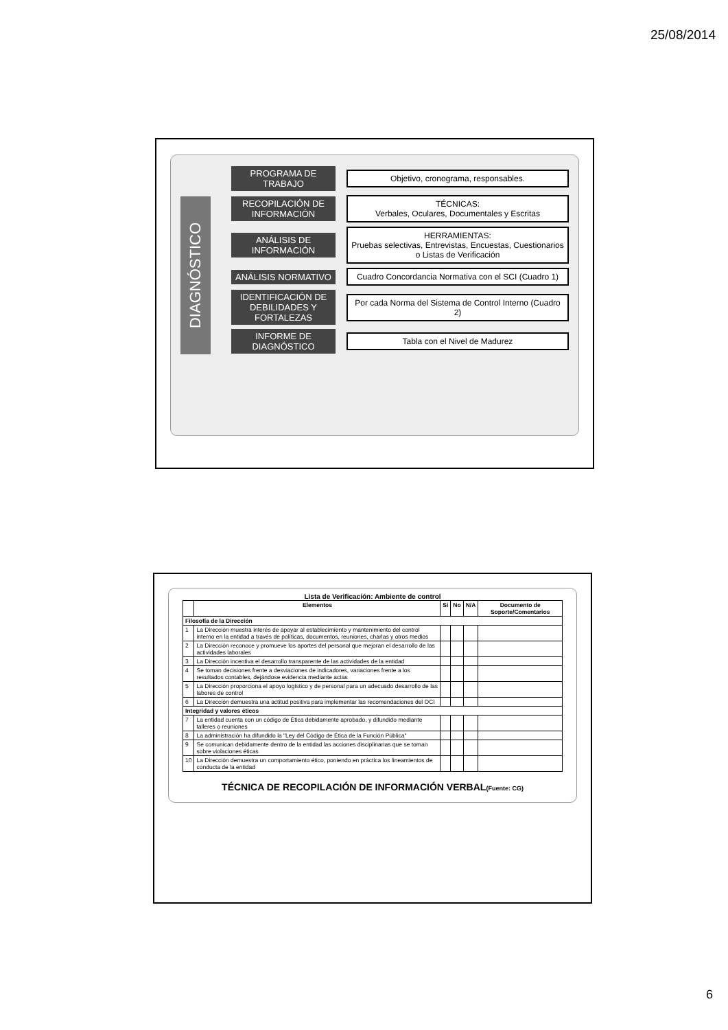25/08/2014
DIAGNÓSTICO
PROGRAMA DE TRABAJO
Objetivo, cronograma, responsables.
RECOPILACIÓN DE INFORMACIÓN
TÉCNICAS:
Verbales, Oculares, Documentales y Escritas
ANÁLISIS DE INFORMACIÓN
HERRAMIENTAS:
Pruebas selectivas, Entrevistas, Encuestas, Cuestionarios o Listas de Verificación
ANÁLISIS NORMATIVO
Cuadro Concordancia Normativa con el SCI (Cuadro 1)
IDENTIFICACIÓN DE DEBILIDADES Y FORTALEZAS
Por cada Norma del Sistema de Control Interno (Cuadro 2)
INFORME DE DIAGNÓSTICO
Tabla con el Nivel de Madurez
Lista de Verificación: Ambiente de control
| | Elementos | Si | No | N/A | Documento de Soporte/Comentarios |
| --- | --- | --- | --- | --- | --- |
| Filosofía de la Dirección | | | | | |
| 1 | La Dirección muestra interés de apoyar al establecimiento y mantenimiento del control interno en la entidad a través de políticas, documentos, reuniones, charlas y otros medios | | | | |
| 2 | La Dirección reconoce y promueve los aportes del personal que mejoran el desarrollo de las actividades laborales | | | | |
| 3 | La Dirección incentiva el desarrollo transparente de las actividades de la entidad | | | | |
| 4 | Se toman decisiones frente a desviaciones de indicadores, variaciones frente a los resultados contables, dejándose evidencia mediante actas | | | | |
| 5 | La Dirección proporciona el apoyo logístico y de personal para un adecuado desarrollo de las labores de control | | | | |
| 6 | La Dirección demuestra una actitud positiva para implementar las recomendaciones del OCI | | | | |
| Integridad y valores éticos | | | | | |
| 7 | La entidad cuenta con un código de Ética debidamente aprobado, y difundido mediante talleres o reuniones | | | | |
| 8 | La administración ha difundido la "Ley del Código de Ética de la Función Pública" | | | | |
| 9 | Se comunican debidamente dentro de la entidad las acciones disciplinarias que se toman sobre violaciones éticas | | | | |
| 10 | La Dirección demuestra un comportamiento ético, poniendo en práctica los lineamientos de conducta de la entidad | | | | |
TÉCNICA DE RECOPILACIÓN DE INFORMACIÓN VERBAL(Fuente: CG)
6